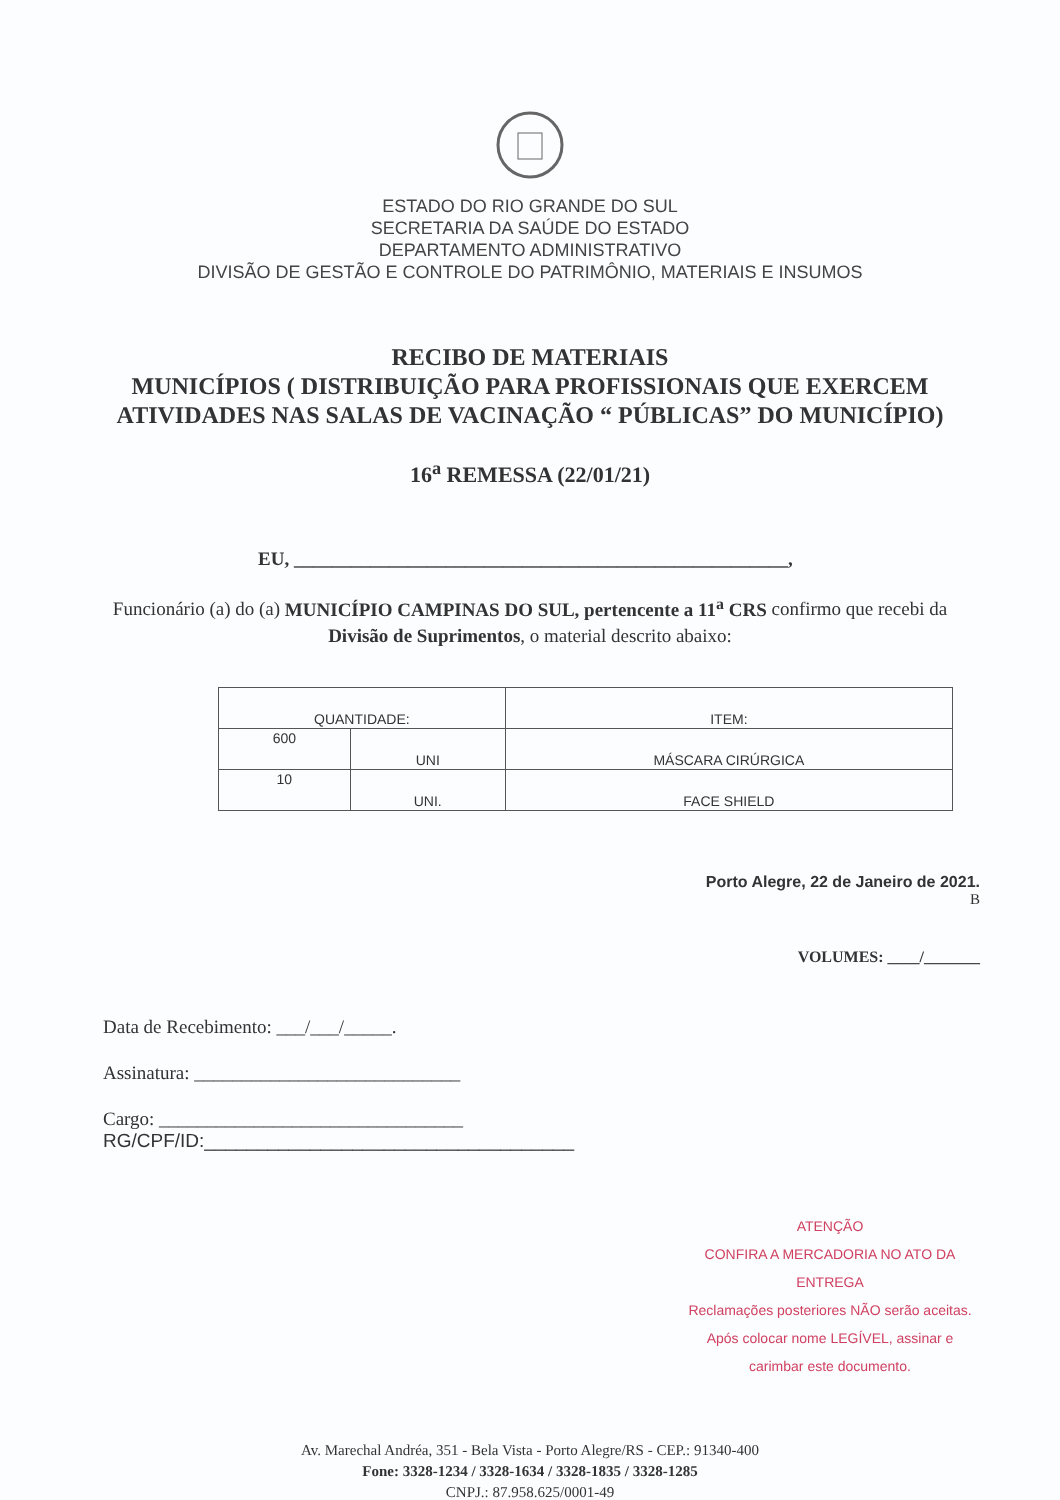ESTADO DO RIO GRANDE DO SUL
SECRETARIA DA SAÚDE DO ESTADO
DEPARTAMENTO ADMINISTRATIVO
DIVISÃO DE GESTÃO E CONTROLE DO PATRIMÔNIO, MATERIAIS E INSUMOS
RECIBO DE MATERIAIS
MUNICÍPIOS ( DISTRIBUIÇÃO PARA PROFISSIONAIS QUE EXERCEM ATIVIDADES NAS SALAS DE VACINAÇÃO “ PÚBLICAS” DO MUNICÍPIO)
16<sup>a</sup> REMESSA (22/01/21)
EU, ____________________________________________________,
Funcionário (a) do (a) MUNICÍPIO CAMPINAS DO SUL, pertencente a 11<sup>a</sup> CRS confirmo que recebi da Divisão de Suprimentos, o material descrito abaixo:
| QUANTIDADE: | | ITEM: |
| --- | --- | --- |
| 600 | UNI | MÁSCARA CIRÚRGICA |
| 10 | UNI. | FACE SHIELD |
Porto Alegre, 22 de Janeiro de 2021.
B
VOLUMES: ____/_______
Data de Recebimento: ___/___/_____.
Assinatura: ____________________________
Cargo: ________________________________
RG/CPF/ID:___________________________________
ATENÇÃO
CONFIRA A MERCADORIA NO ATO DA ENTREGA
Reclamações posteriores NÃO serão aceitas.
Após colocar nome LEGÍVEL, assinar e
carimbar este documento.
Av. Marechal Andréa, 351 - Bela Vista - Porto Alegre/RS - CEP.: 91340-400
Fone: 3328-1234 / 3328-1634 / 3328-1835 / 3328-1285
CNPJ.: 87.958.625/0001-49